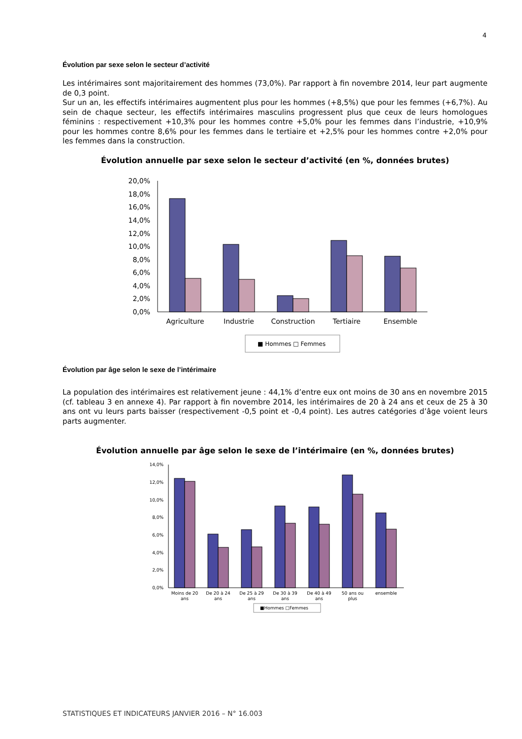4
Évolution par sexe selon le secteur d’activité
Les intérimaires sont majoritairement des hommes (73,0%). Par rapport à fin novembre 2014, leur part augmente de 0,3 point.
Sur un an, les effectifs intérimaires augmentent plus pour les hommes (+8,5%) que pour les femmes (+6,7%). Au sein de chaque secteur, les effectifs intérimaires masculins progressent plus que ceux de leurs homologues féminins : respectivement +10,3% pour les hommes contre +5,0% pour les femmes dans l’industrie, +10,9% pour les hommes contre 8,6% pour les femmes dans le tertiaire et +2,5% pour les hommes contre +2,0% pour les femmes dans la construction.
Évolution annuelle par sexe selon le secteur d’activité (en %, données brutes)
20,0%
18,0%
16,0%
14,0%
12,0%
10,0%
8,0%
6,0%
4,0%
2,0%
0,0%
Agriculture
Industrie
Construction
Tertiaire
Ensemble
■ Hommes □ Femmes
Évolution par âge selon le sexe de l’intérimaire
La population des intérimaires est relativement jeune : 44,1% d’entre eux ont moins de 30 ans en novembre 2015 (cf. tableau 3 en annexe 4). Par rapport à fin novembre 2014, les intérimaires de 20 à 24 ans et ceux de 25 à 30 ans ont vu leurs parts baisser (respectivement -0,5 point et -0,4 point). Les autres catégories d’âge voient leurs parts augmenter.
Évolution annuelle par âge selon le sexe de l’intérimaire (en %, données brutes)
14,0%
12,0%
10,0%
8,0%
6,0%
4,0%
2,0%
0,0%
Moins de 20
ans
De 20 à 24
ans
De 25 à 29
ans
De 30 à 39
ans
De 40 à 49
ans
50 ans ou
plus
ensemble
■Hommes □Femmes
STATISTIQUES ET INDICATEURS JANVIER 2016 – N° 16.003